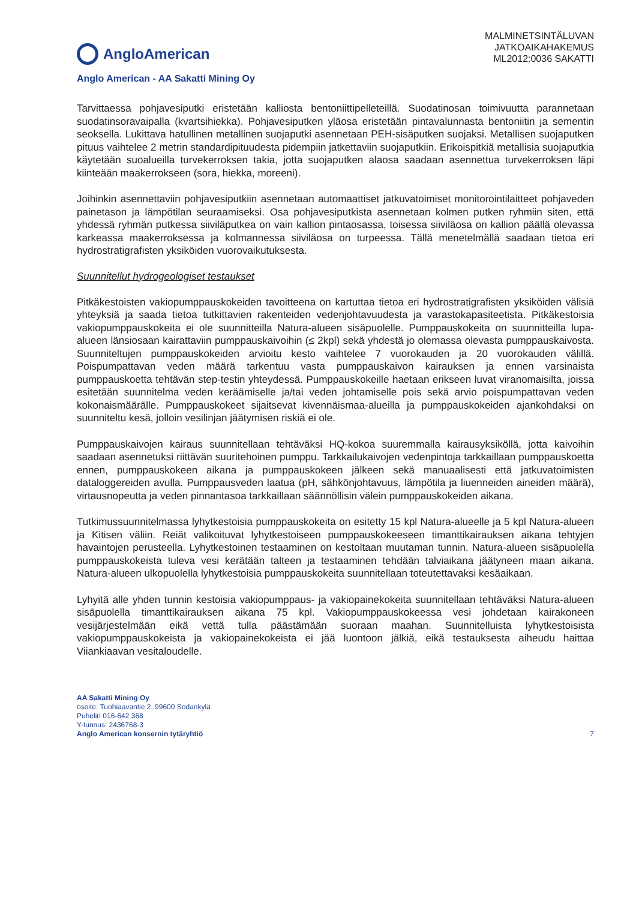AngloAmerican
MALMINETSINTÄLUVAN
JATKOAIKAHAKEMUS
ML2012:0036 SAKATTI
Anglo American - AA Sakatti Mining Oy
Tarvittaessa pohjavesiputki eristetään kalliosta bentoniittipelleteillä. Suodatinosan toimivuutta parannetaan suodatinsoravaipalla (kvartsihiekka). Pohjavesiputken yläosa eristetään pintavalunnasta bentoniitin ja sementin seoksella. Lukittava hatullinen metallinen suojaputki asennetaan PEH-sisäputken suojaksi. Metallisen suojaputken pituus vaihtelee 2 metrin standardipituudesta pidempiin jatkettaviin suojaputkiin. Erikoispitkiä metallisia suojaputkia käytetään suoalueilla turvekerroksen takia, jotta suojaputken alaosa saadaan asennettua turvekerroksen läpi kiinteään maakerrokseen (sora, hiekka, moreeni).
Joihinkin asennettaviin pohjavesiputkiin asennetaan automaattiset jatkuvatoimiset monitorointilaitteet pohjaveden painetason ja lämpötilan seuraamiseksi. Osa pohjavesiputkista asennetaan kolmen putken ryhmiin siten, että yhdessä ryhmän putkessa siiviläputkea on vain kallion pintaosassa, toisessa siiviläosa on kallion päällä olevassa karkeassa maakerroksessa ja kolmannessa siiviläosa on turpeessa. Tällä menetelmällä saadaan tietoa eri hydrostratigrafisten yksiköiden vuorovaikutuksesta.
Suunnitellut hydrogeologiset testaukset
Pitkäkestoisten vakiopumppauskokeiden tavoitteena on kartuttaa tietoa eri hydrostratigrafisten yksiköiden välisiä yhteyksiä ja saada tietoa tutkittavien rakenteiden vedenjohtavuudesta ja varastokapasiteetista. Pitkäkestoisia vakiopumppauskokeita ei ole suunnitteilla Natura-alueen sisäpuolelle. Pumppauskokeita on suunnitteilla lupa-alueen länsiosaan kairattaviin pumppauskaivoihin (≤ 2kpl) sekä yhdestä jo olemassa olevasta pumppauskaivosta. Suunniteltujen pumppauskokeiden arvioitu kesto vaihtelee 7 vuorokauden ja 20 vuorokauden välillä. Poispumpattavan veden määrä tarkentuu vasta pumppauskaivon kairauksen ja ennen varsinaista pumppauskoetta tehtävän step-testin yhteydessä. Pumppauskokeille haetaan erikseen luvat viranomaisilta, joissa esitetään suunnitelma veden keräämiselle ja/tai veden johtamiselle pois sekä arvio poispumpattavan veden kokonaismäärälle. Pumppauskokeet sijaitsevat kivennäismaa-alueilla ja pumppauskokeiden ajankohdaksi on suunniteltu kesä, jolloin vesilinjan jäätymisen riskiä ei ole.
Pumppauskaivojen kairaus suunnitellaan tehtäväksi HQ-kokoa suuremmalla kairausyksiköllä, jotta kaivoihin saadaan asennetuksi riittävän suuritehoinen pumppu. Tarkkailukaivojen vedenpintoja tarkkaillaan pumppauskoetta ennen, pumppauskokeen aikana ja pumppauskokeen jälkeen sekä manuaalisesti että jatkuvatoimisten dataloggereiden avulla. Pumppausveden laatua (pH, sähkönjohtavuus, lämpötila ja liuenneiden aineiden määrä), virtausnopeutta ja veden pinnantasoa tarkkaillaan säännöllisin välein pumppauskokeiden aikana.
Tutkimussuunnitelmassa lyhytkestoisia pumppauskokeita on esitetty 15 kpl Natura-alueelle ja 5 kpl Natura-alueen ja Kitisen väliin. Reiät valikoituvat lyhytkestoiseen pumppauskokeeseen timanttikairauksen aikana tehtyjen havaintojen perusteella. Lyhytkestoinen testaaminen on kestoltaan muutaman tunnin. Natura-alueen sisäpuolella pumppauskokeista tuleva vesi kerätään talteen ja testaaminen tehdään talviaikana jäätyneen maan aikana. Natura-alueen ulkopuolella lyhytkestoisia pumppauskokeita suunnitellaan toteutettavaksi kesäaikaan.
Lyhyitä alle yhden tunnin kestoisia vakiopumppaus- ja vakiopainekokeita suunnitellaan tehtäväksi Natura-alueen sisäpuolella timanttikairauksen aikana 75 kpl. Vakiopumppauskokeessa vesi johdetaan kairakoneen vesijärjestelmään eikä vettä tulla päästämään suoraan maahan. Suunnitelluista lyhytkestoisista vakiopumppauskokeista ja vakiopainekokeista ei jää luontoon jälkiä, eikä testauksesta aiheudu haittaa Viiankiaavan vesitaloudelle.
AA Sakatti Mining Oy
osoite: Tuohiaavantie 2, 99600 Sodankylä
Puhelin 016-642 368
Y-tunnus: 2436768-3
Anglo American konsernin tytäryhtiö
7